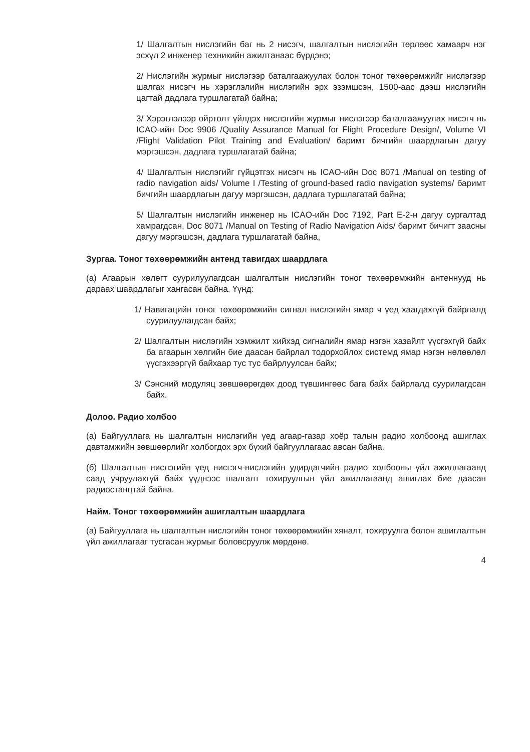1/ Шалгалтын нислэгийн баг нь 2 нисэгч, шалгалтын нислэгийн төрлөөс хамаарч нэг эсхүл 2 инженер техникийн ажилтанаас бүрдэнэ;
2/ Нислэгийн журмыг нислэгээр баталгаажуулах болон тоног төхөөрөмжийг нислэгээр шалгах нисэгч нь хэрэглэлийн нислэгийн эрх эзэмшсэн, 1500-аас дээш нислэгийн цагтай дадлага туршлагатай байна;
3/ Хэрэглэлээр ойртолт үйлдэх нислэгийн журмыг нислэгээр баталгаажуулах нисэгч нь ICAO-ийн Doc 9906 /Quality Assurance Manual for Flight Procedure Design/, Volume VI /Flight Validation Pilot Training and Evaluation/ баримт бичгийн шаардлагын дагуу мэргэшсэн, дадлага туршлагатай байна;
4/ Шалгалтын нислэгийг гүйцэтгэх нисэгч нь ICAO-ийн Doc 8071 /Manual on testing of radio navigation aids/ Volume I /Testing of ground-based radio navigation systems/ баримт бичгийн шаардлагын дагуу мэргэшсэн, дадлага туршлагатай байна;
5/ Шалгалтын нислэгийн инженер нь ICAO-ийн Doc 7192, Part E-2-н дагуу сургалтад хамрагдсан, Doc 8071 /Manual on Testing of Radio Navigation Aids/ баримт бичигт заасны дагуу мэргэшсэн, дадлага туршлагатай байна,
Зургаа. Тоног төхөөрөмжийн антенд тавигдах шаардлага
(а) Агаарын хөлөгт суурилуулагдсан шалгалтын нислэгийн тоног төхөөрөмжийн антеннууд нь дараах шаардлагыг хангасан байна. Үүнд:
1/ Навигацийн тоног төхөөрөмжийн сигнал нислэгийн ямар ч үед хаагдахгүй байрлалд суурилуулагдсан байх;
2/ Шалгалтын нислэгийн хэмжилт хийхэд сигналийн ямар нэгэн хазайлт үүсгэхгүй байх ба агаарын хөлгийн бие даасан байрлал тодорхойлох системд ямар нэгэн нөлөөлөл үүсгэхээргүй байхаар тус тус байрлуулсан байх;
3/ Сэнсний модуляц зөвшөөрөгдөх доод түвшингөөс бага байх байрлалд суурилагдсан байх.
Долоо. Радио холбоо
(а) Байгууллага нь шалгалтын нислэгийн үед агаар-газар хоёр талын радио холбоонд ашиглах давтамжийн зөвшөөрлийг холбогдох эрх бүхий байгууллагаас авсан байна.
(б) Шалгалтын нислэгийн үед нисгэгч-нислэгийн удирдагчийн радио холбооны үйл ажиллагаанд саад учруулахгүй байх үүднээс шалгалт тохируулгын үйл ажиллагаанд ашиглах бие даасан радиостанцтай байна.
Найм. Тоног төхөөрөмжийн ашиглалтын шаардлага
(а) Байгууллага нь шалгалтын нислэгийн тоног төхөөрөмжийн хяналт, тохируулга болон ашиглалтын үйл ажиллагааг тусгасан журмыг боловсруулж мөрдөнө.
4